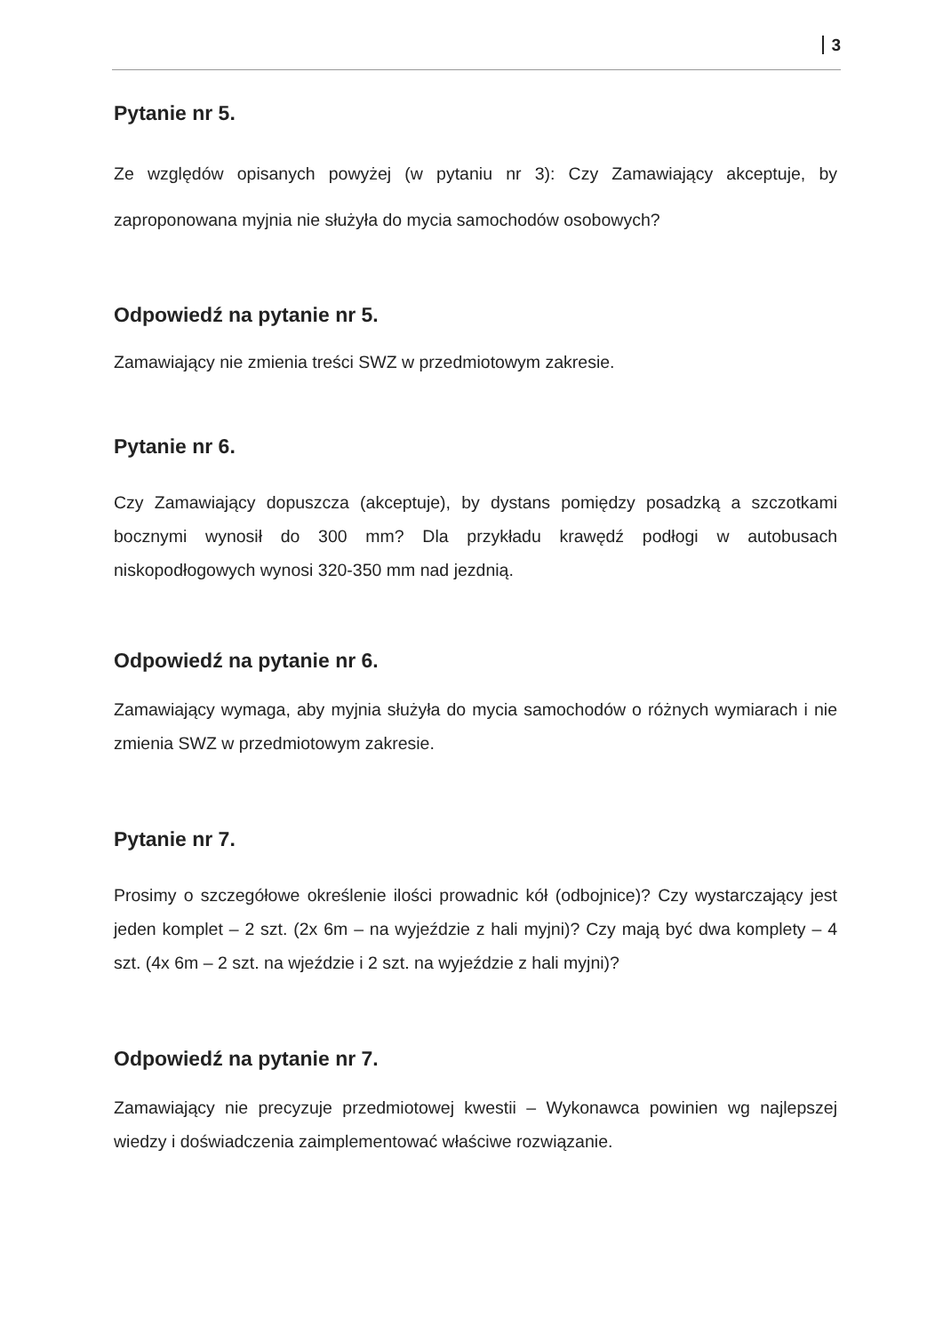3
Pytanie nr 5.
Ze względów opisanych powyżej (w pytaniu nr 3): Czy Zamawiający akceptuje, by zaproponowana myjnia nie służyła do mycia samochodów osobowych?
Odpowiedź na pytanie nr 5.
Zamawiający nie zmienia treści SWZ w przedmiotowym zakresie.
Pytanie nr 6.
Czy Zamawiający dopuszcza (akceptuje), by dystans pomiędzy posadzką a szczotkami bocznymi wynosił do 300 mm? Dla przykładu krawędź podłogi w autobusach niskopodłogowych wynosi 320-350 mm nad jezdnią.
Odpowiedź na pytanie nr 6.
Zamawiający wymaga, aby myjnia służyła do mycia samochodów o różnych wymiarach i nie zmienia SWZ w przedmiotowym zakresie.
Pytanie nr 7.
Prosimy o szczegółowe określenie ilości prowadnic kół (odbojnice)? Czy wystarczający jest jeden komplet – 2 szt. (2x 6m – na wyjeździe z hali myjni)? Czy mają być dwa komplety – 4 szt. (4x 6m – 2 szt. na wjeździe i 2 szt. na wyjeździe z hali myjni)?
Odpowiedź na pytanie nr 7.
Zamawiający nie precyzuje przedmiotowej kwestii – Wykonawca powinien wg najlepszej wiedzy i doświadczenia zaimplementować właściwe rozwiązanie.